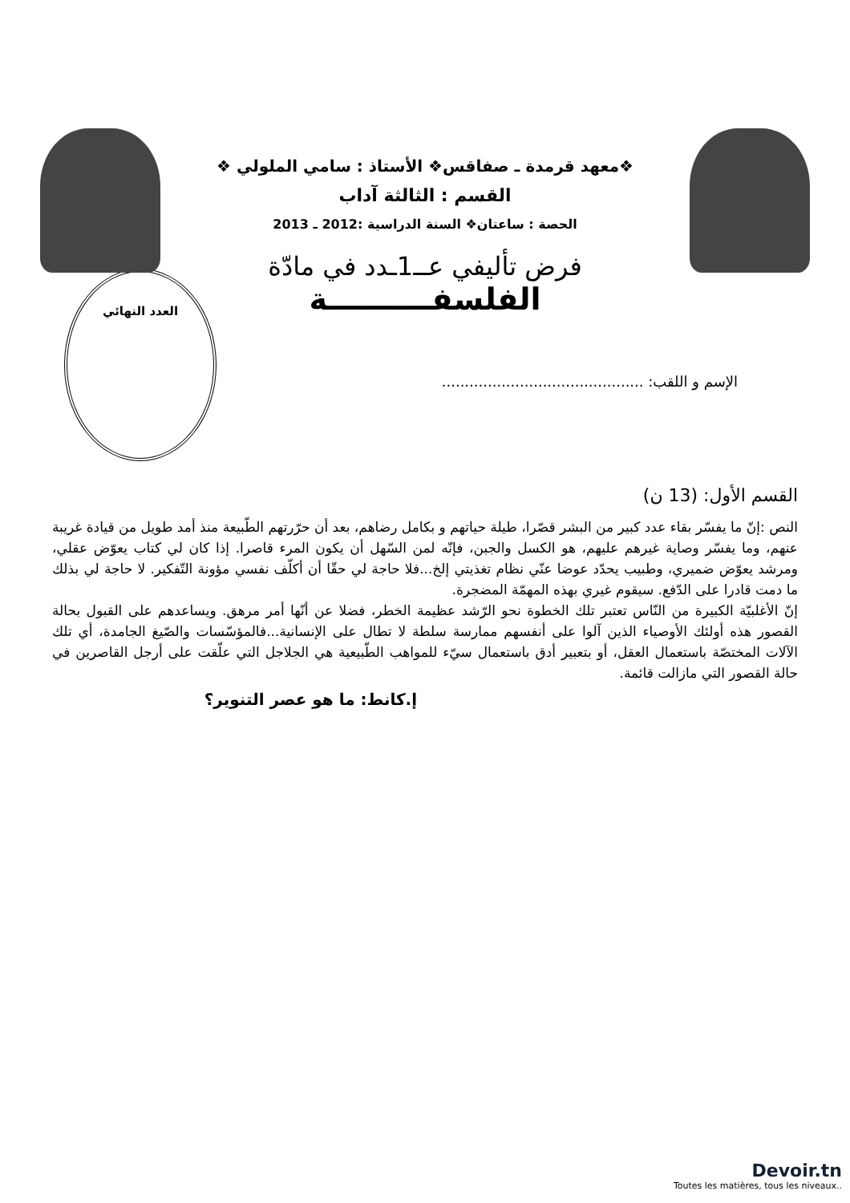❖معهد قرمدة ـ صفاقس❖ الأستاذ : سامي الملولي ❖
القسم : الثالثة آداب
الحصة : ساعتان❖ السنة الدراسية :2012 ـ 2013
فرض تأليفي عــ1ـدد في مادّة
الفلسفــــــــــة
الإسم و اللقب: ............................................
العدد النهائي
القسم الأول: (13 ن)
النص :إنّ ما يفسّر بقاء عدد كبير من البشر قصّرا، طيلة حياتهم و بكامل رضاهم، بعد أن حرّرتهم الطّبيعة منذ أمد طويل من قيادة غريبة عنهم، وما يفسّر وصاية غيرهم عليهم، هو الكسل والجبن، فإنّه لمن السّهل أن يكون المرء قاصرا. إذا كان لي كتاب يعوّض عقلي، ومرشد يعوّض ضميري، وطبيب يحدّد عوضا عنّي نظام تغذيتي إلخ...فلا حاجة لي حقّا أن أكلّف نفسي مؤونة التّفكير. لا حاجة لي بذلك ما دمت قادرا على الدّفع. سيقوم غيري بهذه المهمّة المضجرة.
إنّ الأغلبيّة الكبيرة من النّاس تعتبر تلك الخطوة نحو الرّشد عظيمة الخطر، فضلا عن أنّها أمر مرهق. ويساعدهم على القبول بحالة القصور هذه أولئك الأوصياء الذين آلوا على أنفسهم ممارسة سلطة لا تطال على الإنسانية...فالمؤسّسات والصّيغ الجامدة، أي تلك الآلات المختصّة باستعمال العقل، أو بتعبير أدق باستعمال سيّء للمواهب الطّبيعية هي الجلاجل التي علّقت على أرجل القاصرين في حالة القصور التي مازالت قائمة.
إ.كانط: ما هو عصر التنوير؟
Devoir.tn
Toutes les matières, tous les niveaux..